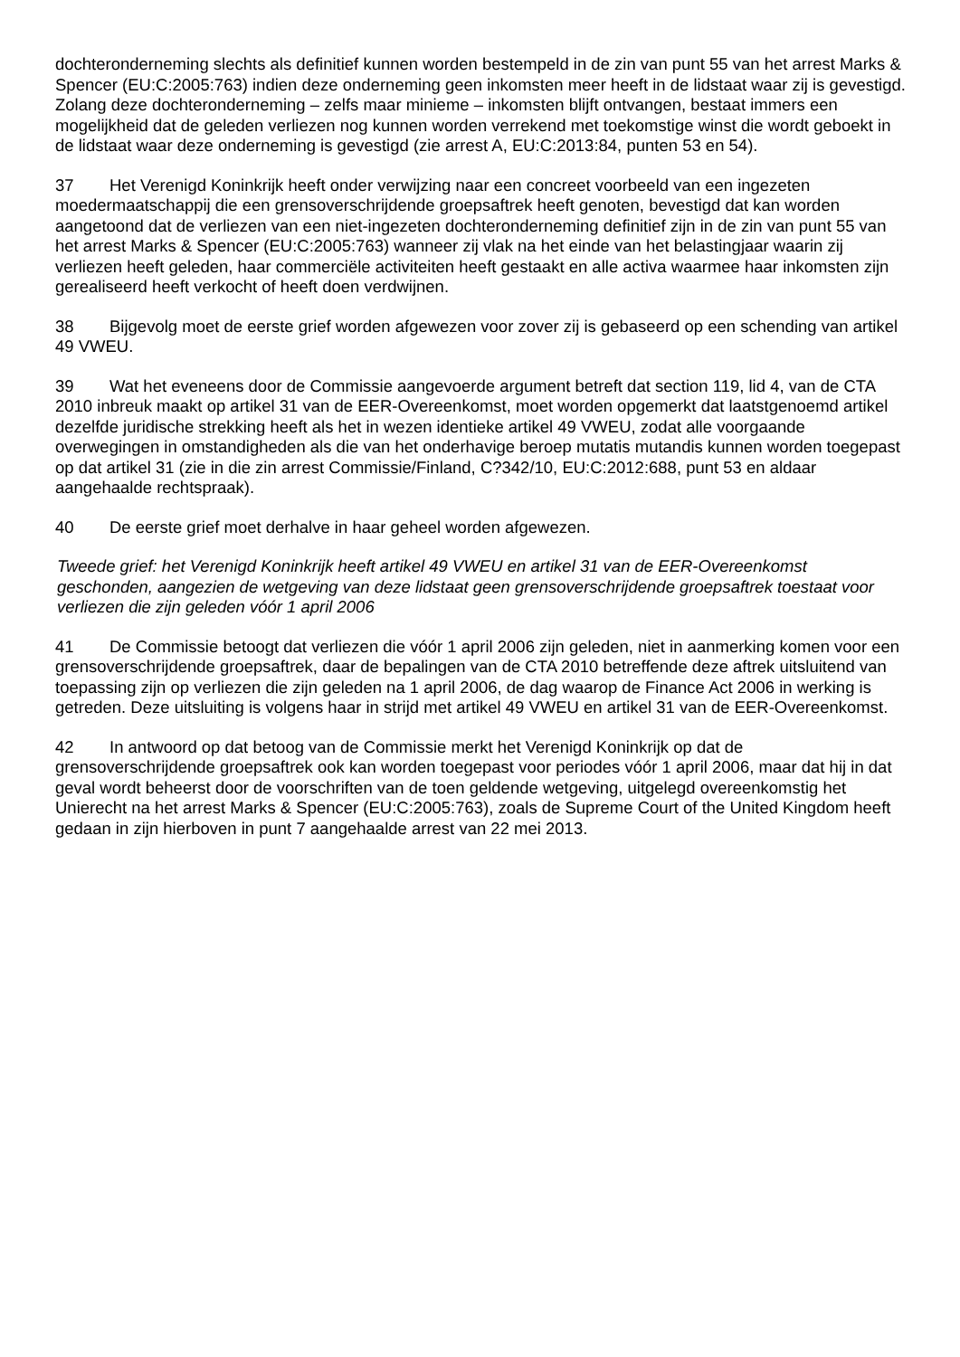dochteronderneming slechts als definitief kunnen worden bestempeld in de zin van punt 55 van het arrest Marks & Spencer (EU:C:2005:763) indien deze onderneming geen inkomsten meer heeft in de lidstaat waar zij is gevestigd. Zolang deze dochteronderneming – zelfs maar minieme – inkomsten blijft ontvangen, bestaat immers een mogelijkheid dat de geleden verliezen nog kunnen worden verrekend met toekomstige winst die wordt geboekt in de lidstaat waar deze onderneming is gevestigd (zie arrest A, EU:C:2013:84, punten 53 en 54).
37 Het Verenigd Koninkrijk heeft onder verwijzing naar een concreet voorbeeld van een ingezeten moedermaatschappij die een grensoverschrijdende groepsaftrek heeft genoten, bevestigd dat kan worden aangetoond dat de verliezen van een niet-ingezeten dochteronderneming definitief zijn in de zin van punt 55 van het arrest Marks & Spencer (EU:C:2005:763) wanneer zij vlak na het einde van het belastingjaar waarin zij verliezen heeft geleden, haar commerciële activiteiten heeft gestaakt en alle activa waarmee haar inkomsten zijn gerealiseerd heeft verkocht of heeft doen verdwijnen.
38 Bijgevolg moet de eerste grief worden afgewezen voor zover zij is gebaseerd op een schending van artikel 49 VWEU.
39 Wat het eveneens door de Commissie aangevoerde argument betreft dat section 119, lid 4, van de CTA 2010 inbreuk maakt op artikel 31 van de EER-Overeenkomst, moet worden opgemerkt dat laatstgenoemd artikel dezelfde juridische strekking heeft als het in wezen identieke artikel 49 VWEU, zodat alle voorgaande overwegingen in omstandigheden als die van het onderhavige beroep mutatis mutandis kunnen worden toegepast op dat artikel 31 (zie in die zin arrest Commissie/Finland, C?342/10, EU:C:2012:688, punt 53 en aldaar aangehaalde rechtspraak).
40 De eerste grief moet derhalve in haar geheel worden afgewezen.
Tweede grief: het Verenigd Koninkrijk heeft artikel 49 VWEU en artikel 31 van de EER-Overeenkomst geschonden, aangezien de wetgeving van deze lidstaat geen grensoverschrijdende groepsaftrek toestaat voor verliezen die zijn geleden vóór 1 april 2006
41 De Commissie betoogt dat verliezen die vóór 1 april 2006 zijn geleden, niet in aanmerking komen voor een grensoverschrijdende groepsaftrek, daar de bepalingen van de CTA 2010 betreffende deze aftrek uitsluitend van toepassing zijn op verliezen die zijn geleden na 1 april 2006, de dag waarop de Finance Act 2006 in werking is getreden. Deze uitsluiting is volgens haar in strijd met artikel 49 VWEU en artikel 31 van de EER-Overeenkomst.
42 In antwoord op dat betoog van de Commissie merkt het Verenigd Koninkrijk op dat de grensoverschrijdende groepsaftrek ook kan worden toegepast voor periodes vóór 1 april 2006, maar dat hij in dat geval wordt beheerst door de voorschriften van de toen geldende wetgeving, uitgelegd overeenkomstig het Unierecht na het arrest Marks & Spencer (EU:C:2005:763), zoals de Supreme Court of the United Kingdom heeft gedaan in zijn hierboven in punt 7 aangehaalde arrest van 22 mei 2013.